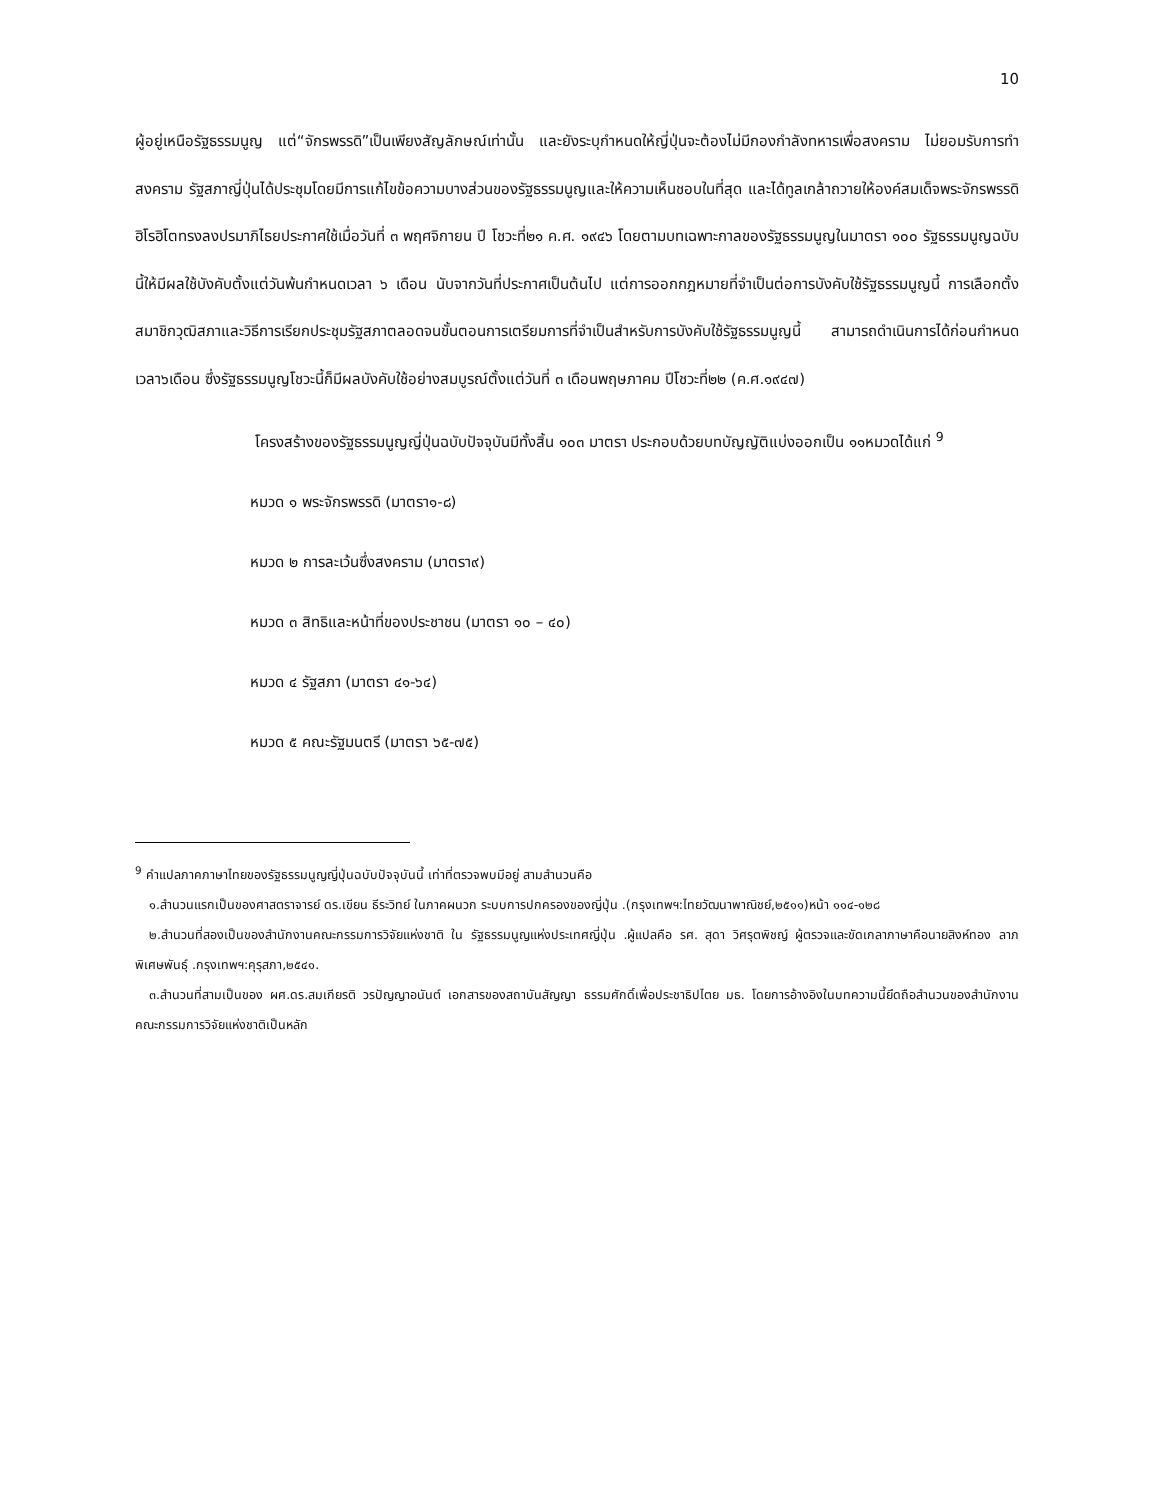10
ผู้อยู่เหนือรัฐธรรมนูญ แต่“จักรพรรดิ”เป็นเพียงสัญลักษณ์เท่านั้น และยังระบุกำหนดให้ญี่ปุ่นจะต้องไม่มีกองกำลังทหารเพื่อสงคราม ไม่ยอมรับการทำสงคราม รัฐสภาญี่ปุ่นได้ประชุมโดยมีการแก้ไขข้อความบางส่วนของรัฐธรรมนูญและให้ความเห็นชอบในที่สุด และได้ทูลเกล้าถวายให้องค์สมเด็จพระจักรพรรดิฮิโรฮิโตทรงลงปรมาภิไธยประกาศใช้เมื่อวันที่ ๓ พฤศจิกายน ปี โชวะที่๒๑ ค.ศ. ๑๙๔๖ โดยตามบทเฉพาะกาลของรัฐธรรมนูญในมาตรา ๑๐๐ รัฐธรรมนูญฉบับนี้ให้มีผลใช้บังคับตั้งแต่วันพ้นกำหนดเวลา ๖ เดือน นับจากวันที่ประกาศเป็นต้นไป แต่การออกกฎหมายที่จำเป็นต่อการบังคับใช้รัฐธรรมนูญนี้ การเลือกตั้งสมาชิกวุฒิสภาและวิธีการเรียกประชุมรัฐสภาตลอดจนขั้นตอนการเตรียมการที่จำเป็นสำหรับการบังคับใช้รัฐธรรมนูญนี้ สามารถดำเนินการได้ก่อนกำหนดเวลา๖เดือน ซึ่งรัฐธรรมนูญโชวะนี้ก็มีผลบังคับใช้อย่างสมบูรณ์ตั้งแต่วันที่ ๓ เดือนพฤษภาคม ปีโชวะที่๒๒ (ค.ศ.๑๙๔๗)
โครงสร้างของรัฐธรรมนูญญี่ปุ่นฉบับปัจจุบันมีทั้งสิ้น ๑๐๓ มาตรา ประกอบด้วยบทบัญญัติแบ่งออกเป็น ๑๑หมวดได้แก่ <sup>9</sup>
หมวด ๑ พระจักรพรรดิ (มาตรา๑-๘)
หมวด ๒ การละเว้นซึ่งสงคราม (มาตรา๙)
หมวด ๓ สิทธิและหน้าที่ของประชาชน (มาตรา ๑๐ – ๔๐)
หมวด ๔ รัฐสภา (มาตรา ๔๑-๖๔)
หมวด ๕ คณะรัฐมนตรี (มาตรา ๖๕-๗๕)
<sup>9</sup> คำแปลภาคภาษาไทยของรัฐธรรมนูญญี่ปุ่นฉบับปัจจุบันนี้ เท่าที่ตรวจพบมีอยู่ สามสำนวนคือ
๑.สำนวนแรกเป็นของศาสตราจารย์ ดร.เขียน ธีระวิทย์ ในภาคผนวก ระบบการปกครองของญี่ปุ่น .(กรุงเทพฯ:ไทยวัฒนาพาณิชย์,๒๕๑๑)หน้า ๑๑๔-๑๒๘
๒.สำนวนที่สองเป็นของสำนักงานคณะกรรมการวิจัยแห่งชาติ ใน รัฐธรรมนูญแห่งประเทศญี่ปุ่น .ผู้แปลคือ รศ. สุดา วิศรุตพิชญ์ ผู้ตรวจและขัดเกลาภาษาคือนายสิงห์ทอง ลาภพิเศษพันธุ์ .กรุงเทพฯ:คุรุสภา,๒๕๔๑.
๓.สำนวนที่สามเป็นของ ผศ.ดร.สมเกียรติ วรปัญญาอนันต์ เอกสารของสถาบันสัญญา ธรรมศักดิ์เพื่อประชาธิปไตย มธ. โดยการอ้างอิงในบทความนี้ยึดถือสำนวนของสำนักงานคณะกรรมการวิจัยแห่งชาติเป็นหลัก